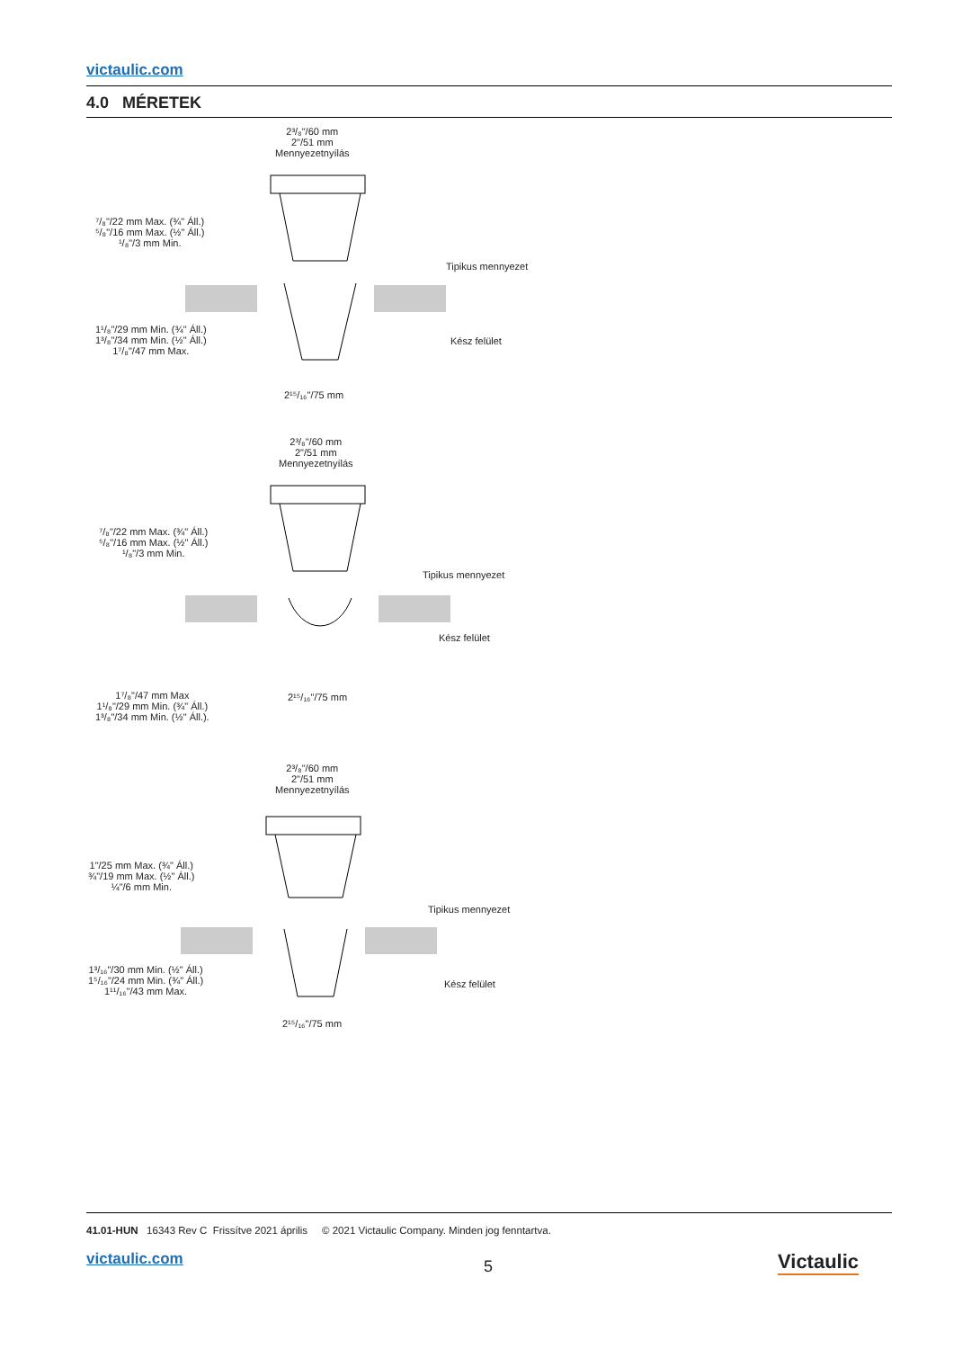victaulic.com
4.0 MÉRETEK
2³/₈"/60 mm
2"/51 mm
Mennyezetnyílás
⁷/₈"/22 mm Max. (¾" Áll.)
⁵/₈"/16 mm Max. (½" Áll.)
¹/₈"/3 mm Min.
Tipikus mennyezet
Kész felület
1¹/₈"/29 mm Min. (¾" Áll.)
1³/₈"/34 mm Min. (½" Áll.)
1⁷/₈"/47 mm Max.
2¹⁵/₁₆"/75 mm
2³/₈"/60 mm
2"/51 mm
Mennyezetnyílás
⁷/₈"/22 mm Max. (¾" Áll.)
⁵/₈"/16 mm Max. (½" Áll.)
¹/₈"/3 mm Min.
Tipikus mennyezet
Kész felület
1⁷/₈"/47 mm Max
1¹/₈"/29 mm Min. (¾" Áll.)
1³/₈"/34 mm Min. (½" Áll.).
2¹⁵/₁₆"/75 mm
2³/₈"/60 mm
2"/51 mm
Mennyezetnyílás
1"/25 mm Max. (¾" Áll.)
¾"/19 mm Max. (½" Áll.)
¼"/6 mm Min.
Tipikus mennyezet
Kész felület
1³/₁₆"/30 mm Min. (½" Áll.)
1⁵/₁₆"/24 mm Min. (¾" Áll.)
1¹¹/₁₆"/43 mm Max.
2¹⁵/₁₆"/75 mm
41.01-HUN 16343 Rev C Frissítve 2021 április © 2021 Victaulic Company. Minden jog fenntartva.
victaulic.com 5 Victaulic